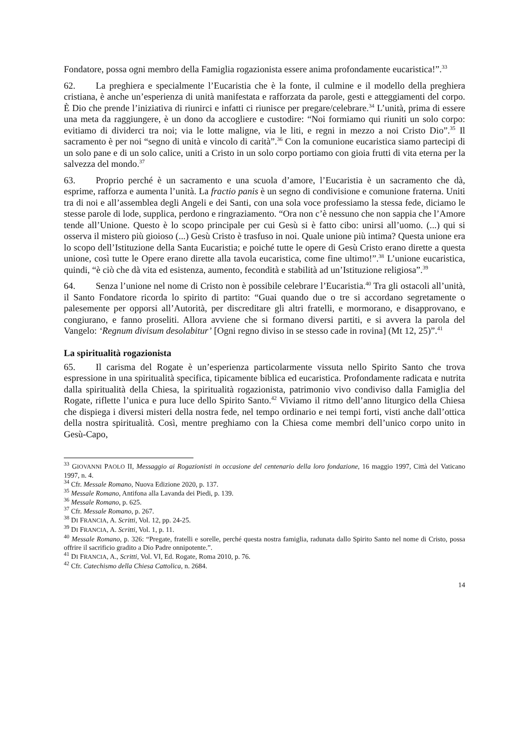Fondatore, possa ogni membro della Famiglia rogazionista essere anima profondamente eucaristica!”.<sup>33</sup>
62. La preghiera e specialmente l’Eucaristia che è la fonte, il culmine e il modello della preghiera cristiana, è anche un’esperienza di unità manifestata e rafforzata da parole, gesti e atteggiamenti del corpo. È Dio che prende l’iniziativa di riunirci e infatti ci riunisce per pregare/celebrare.<sup>34</sup> L’unità, prima di essere una meta da raggiungere, è un dono da accogliere e custodire: “Noi formiamo qui riuniti un solo corpo: evitiamo di dividerci tra noi; via le lotte maligne, via le liti, e regni in mezzo a noi Cristo Dio”.<sup>35</sup> Il sacramento è per noi “segno di unità e vincolo di carità”.<sup>36</sup> Con la comunione eucaristica siamo partecipi di un solo pane e di un solo calice, uniti a Cristo in un solo corpo portiamo con gioia frutti di vita eterna per la salvezza del mondo.<sup>37</sup>
63. Proprio perché è un sacramento e una scuola d’amore, l’Eucaristia è un sacramento che dà, esprime, rafforza e aumenta l’unità. La fractio panis è un segno di condivisione e comunione fraterna. Uniti tra di noi e all’assemblea degli Angeli e dei Santi, con una sola voce professiamo la stessa fede, diciamo le stesse parole di lode, supplica, perdono e ringraziamento. “Ora non c’è nessuno che non sappia che l’Amore tende all’Unione. Questo è lo scopo principale per cui Gesù si è fatto cibo: unirsi all’uomo. (...) qui si osserva il mistero più gioioso (...) Gesù Cristo è trasfuso in noi. Quale unione più intima? Questa unione era lo scopo dell’Istituzione della Santa Eucaristia; e poiché tutte le opere di Gesù Cristo erano dirette a questa unione, così tutte le Opere erano dirette alla tavola eucaristica, come fine ultimo!”.<sup>38</sup> L’unione eucaristica, quindi, “è ciò che dà vita ed esistenza, aumento, fecondità e stabilità ad un’Istituzione religiosa”.<sup>39</sup>
64. Senza l’unione nel nome di Cristo non è possibile celebrare l’Eucaristia.<sup>40</sup> Tra gli ostacoli all’unità, il Santo Fondatore ricorda lo spirito di partito: “Guai quando due o tre si accordano segretamente o palesemente per opporsi all’Autorità, per discreditare gli altri fratelli, e mormorano, e disapprovano, e congiurano, e fanno proseliti. Allora avviene che si formano diversi partiti, e si avvera la parola del Vangelo: ‘Regnum divisum desolabitur’ [Ogni regno diviso in se stesso cade in rovina] (Mt 12, 25)”.<sup>41</sup>
La spiritualità rogazionista
65. Il carisma del Rogate è un’esperienza particolarmente vissuta nello Spirito Santo che trova espressione in una spiritualità specifica, tipicamente biblica ed eucaristica. Profondamente radicata e nutrita dalla spiritualità della Chiesa, la spiritualità rogazionista, patrimonio vivo condiviso dalla Famiglia del Rogate, riflette l’unica e pura luce dello Spirito Santo.<sup>42</sup> Viviamo il ritmo dell’anno liturgico della Chiesa che dispiega i diversi misteri della nostra fede, nel tempo ordinario e nei tempi forti, visti anche dall’ottica della nostra spiritualità. Così, mentre preghiamo con la Chiesa come membri dell’unico corpo unito in Gesù-Capo,
<sup>33</sup> GIOVANNI PAOLO II, Messaggio ai Rogazionisti in occasione del centenario della loro fondazione, 16 maggio 1997, Città del Vaticano 1997, n. 4.
<sup>34</sup> Cfr. Messale Romano, Nuova Edizione 2020, p. 137.
<sup>35</sup> Messale Romano, Antifona alla Lavanda dei Piedi, p. 139.
<sup>36</sup> Messale Romano, p. 625.
<sup>37</sup> Cfr. Messale Romano, p. 267.
<sup>38</sup> DI FRANCIA, A. Scritti, Vol. 12, pp. 24-25.
<sup>39</sup> DI FRANCIA, A. Scritti, Vol. 1, p. 11.
<sup>40</sup> Messale Romano, p. 326: “Pregate, fratelli e sorelle, perché questa nostra famiglia, radunata dallo Spirito Santo nel nome di Cristo, possa offrire il sacrificio gradito a Dio Padre onnipotente.”.
<sup>41</sup> DI FRANCIA, A., Scritti, Vol. VI, Ed. Rogate, Roma 2010, p. 76.
<sup>42</sup> Cfr. Catechismo della Chiesa Cattolica, n. 2684.
14